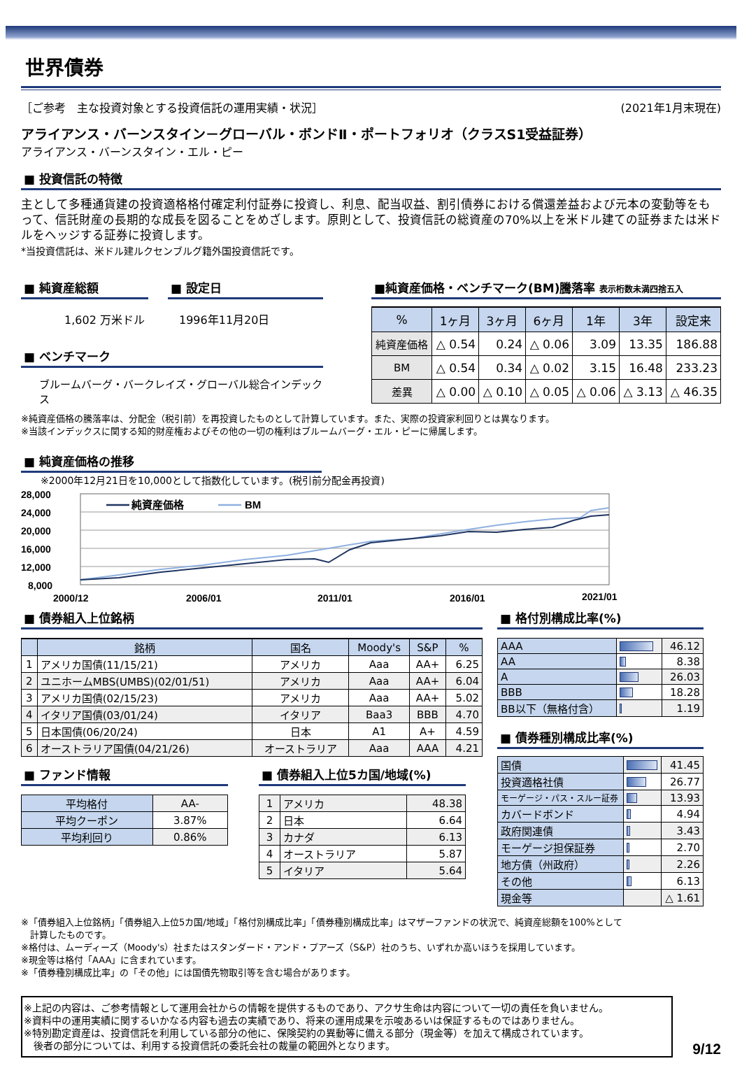世界債券
［ご参考　主な投資対象とする投資信託の運用実績・状況］ (2021年1月末現在)
アライアンス・バーンスタイン－グローバル・ボンドⅡ・ポートフォリオ（クラスS1受益証券）
アライアンス・バーンスタイン・エル・ピー
■ 投資信託の特徴
主として多種通貨建の投資適格格付確定利付証券に投資し、利息、配当収益、割引債券における償還差益および元本の変動等をもって、信託財産の長期的な成長を図ることをめざします。原則として、投資信託の総資産の70%以上を米ドル建ての証券または米ドルをヘッジする証券に投資します。
*当投資信託は、米ドル建ルクセンブルグ籍外国投資信託です。
■ 純資産総額
1,602 万米ドル
■ 設定日
1996年11月20日
■ ベンチマーク
ブルームバーグ・バークレイズ・グローバル総合インデックス
■純資産価格・ベンチマーク(BM)騰落率 表示桁数未満四捨五入
| % | 1ヶ月 | 3ヶ月 | 6ヶ月 | 1年 | 3年 | 設定来 |
| --- | --- | --- | --- | --- | --- | --- |
| 純資産価格 | △ 0.54 | 0.24 | △ 0.06 | 3.09 | 13.35 | 186.88 |
| BM | △ 0.54 | 0.34 | △ 0.02 | 3.15 | 16.48 | 233.23 |
| 差異 | △ 0.00 | △ 0.10 | △ 0.05 | △ 0.06 | △ 3.13 | △ 46.35 |
※純資産価格の騰落率は、分配金（税引前）を再投資したものとして計算しています。また、実際の投資家利回りとは異なります。
※当該インデックスに関する知的財産権およびその他の一切の権利はブルームバーグ・エル・ピーに帰属します。
■ 純資産価格の推移
※2000年12月21日を10,000として指数化しています。(税引前分配金再投資)
28,000
24,000
20,000
16,000
12,000
8,000
純資産価格
BM
2000/12
2006/01
2011/01
2016/01
2021/01
■ 債券組入上位銘柄
| | 銘柄 | 国名 | Moody's | S&P | % |
| --- | --- | --- | --- | --- | --- |
| 1 | アメリカ国債(11/15/21) | アメリカ | Aaa | AA+ | 6.25 |
| 2 | ユニホームMBS(UMBS)(02/01/51) | アメリカ | Aaa | AA+ | 6.04 |
| 3 | アメリカ国債(02/15/23) | アメリカ | Aaa | AA+ | 5.02 |
| 4 | イタリア国債(03/01/24) | イタリア | Baa3 | BBB | 4.70 |
| 5 | 日本国債(06/20/24) | 日本 | A1 | A+ | 4.59 |
| 6 | オーストラリア国債(04/21/26) | オーストラリア | Aaa | AAA | 4.21 |
■ ファンド情報
| 平均格付 | AA- |
| 平均クーポン | 3.87% |
| 平均利回り | 0.86% |
■ 債券組入上位5カ国/地域(%)
| 1 | アメリカ | 48.38 |
| 2 | 日本 | 6.64 |
| 3 | カナダ | 6.13 |
| 4 | オーストラリア | 5.87 |
| 5 | イタリア | 5.64 |
■ 格付別構成比率(%)
| AAA | | 46.12 |
| AA | | 8.38 |
| A | | 26.03 |
| BBB | | 18.28 |
| BB以下（無格付含） | | 1.19 |
■ 債券種別構成比率(%)
| 国債 | | 41.45 |
| 投資適格社債 | | 26.77 |
| モーゲージ・パス・スルー証券 | | 13.93 |
| カバードボンド | | 4.94 |
| 政府関連債 | | 3.43 |
| モーゲージ担保証券 | | 2.70 |
| 地方債（州政府） | | 2.26 |
| その他 | | 6.13 |
| 現金等 | | △ 1.61 |
※「債券組入上位銘柄」「債券組入上位5カ国/地域」「格付別構成比率」「債券種別構成比率」はマザーファンドの状況で、純資産総額を100%として
　計算したものです。
※格付は、ムーディーズ（Moody's）社またはスタンダード・アンド・プアーズ（S&P）社のうち、いずれか高いほうを採用しています。
※現金等は格付「AAA」に含まれています。
※「債券種別構成比率」の「その他」には国債先物取引等を含む場合があります。
※上記の内容は、ご参考情報として運用会社からの情報を提供するものであり、アクサ生命は内容について一切の責任を負いません。
※資料中の運用実績に関するいかなる内容も過去の実績であり、将来の運用成果を示唆あるいは保証するものではありません。
※特別勘定資産は、投資信託を利用している部分の他に、保険契約の異動等に備える部分（現金等）を加えて構成されています。
　後者の部分については、利用する投資信託の委託会社の裁量の範囲外となります。
9/12